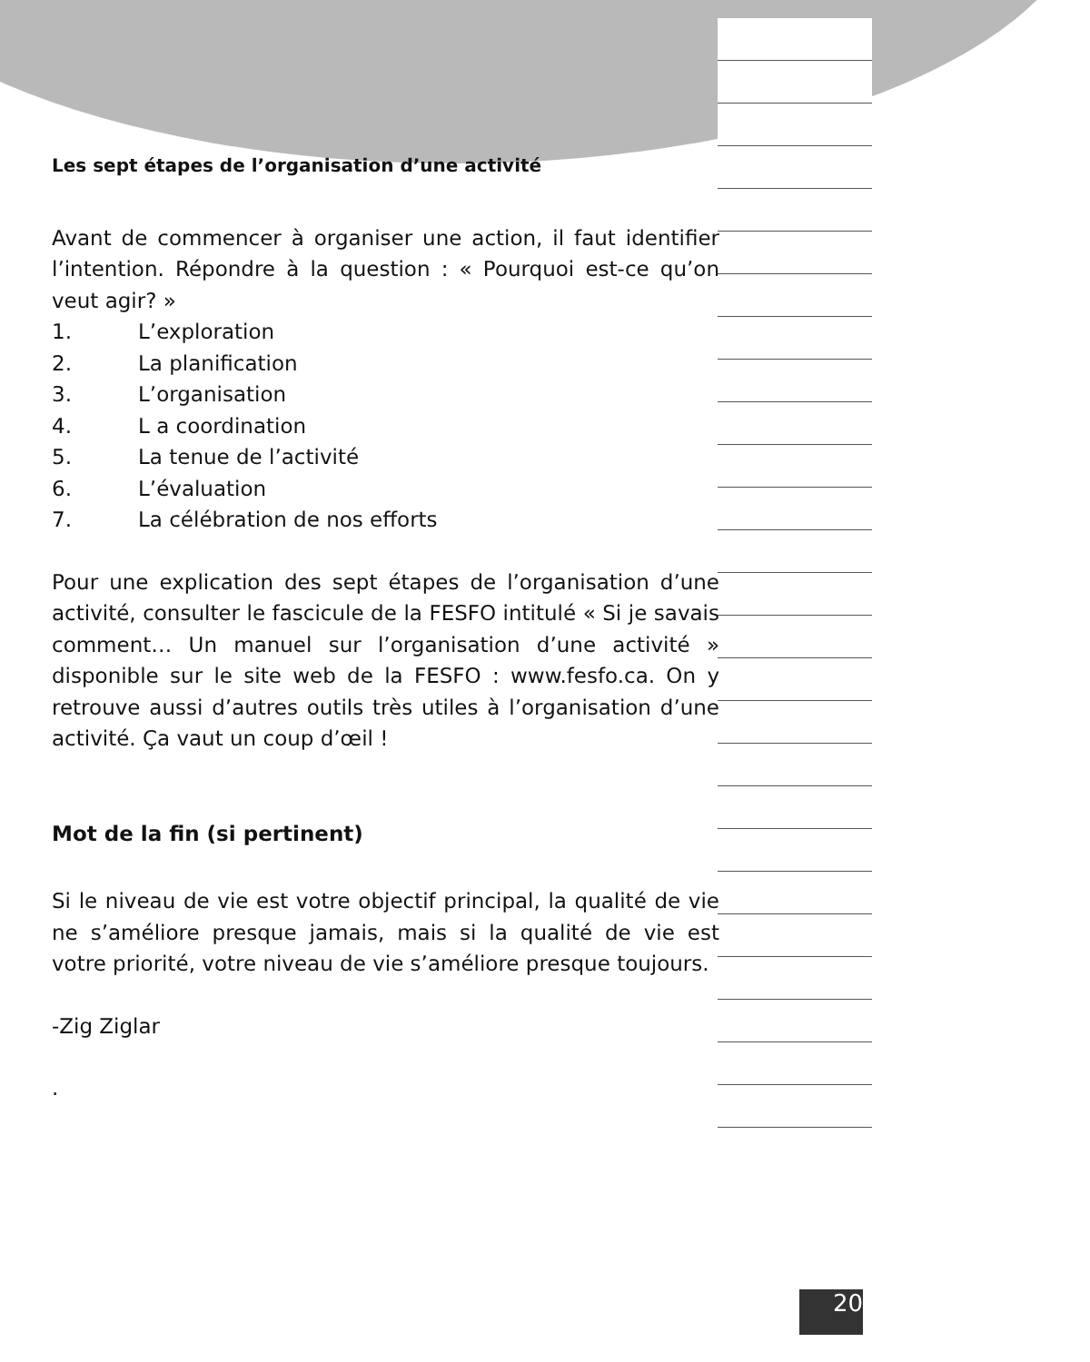Les sept étapes de l’organisation d’une activité
Avant de commencer à organiser une action, il faut identifier l’intention. Répondre à la question : « Pourquoi est-ce qu’on veut agir? »
1. L’exploration
2. La planification
3. L’organisation
4. L a coordination
5. La tenue de l’activité
6. L’évaluation
7. La célébration de nos efforts
Pour une explication des sept étapes de l’organisation d’une activité, consulter le fascicule de la FESFO intitulé « Si je savais comment… Un manuel sur l’organisation d’une activité » disponible sur le site web de la FESFO : www.fesfo.ca. On y retrouve aussi d’autres outils très utiles à l’organisation d’une activité. Ça vaut un coup d’œil !
Mot de la fin (si pertinent)
Si le niveau de vie est votre objectif principal, la qualité de vie ne s’améliore presque jamais, mais si la qualité de vie est votre priorité, votre niveau de vie s’améliore presque toujours.
-Zig Ziglar
.
20